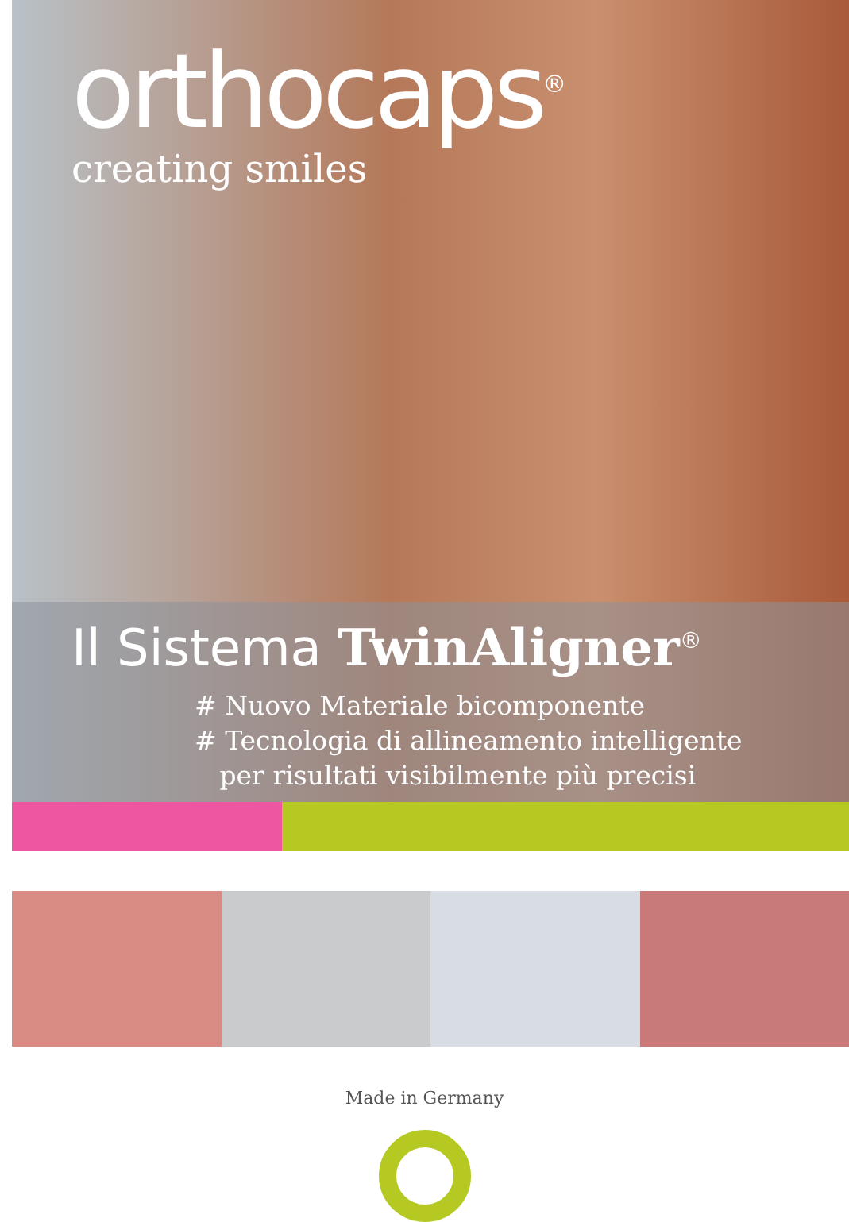orthocaps<sup>®</sup>
creating smiles
Il Sistema TwinAligner<sup>®</sup>
# Nuovo Materiale bicomponente
# Tecnologia di allineamento intelligente
per risultati visibilmente più precisi
Made in Germany